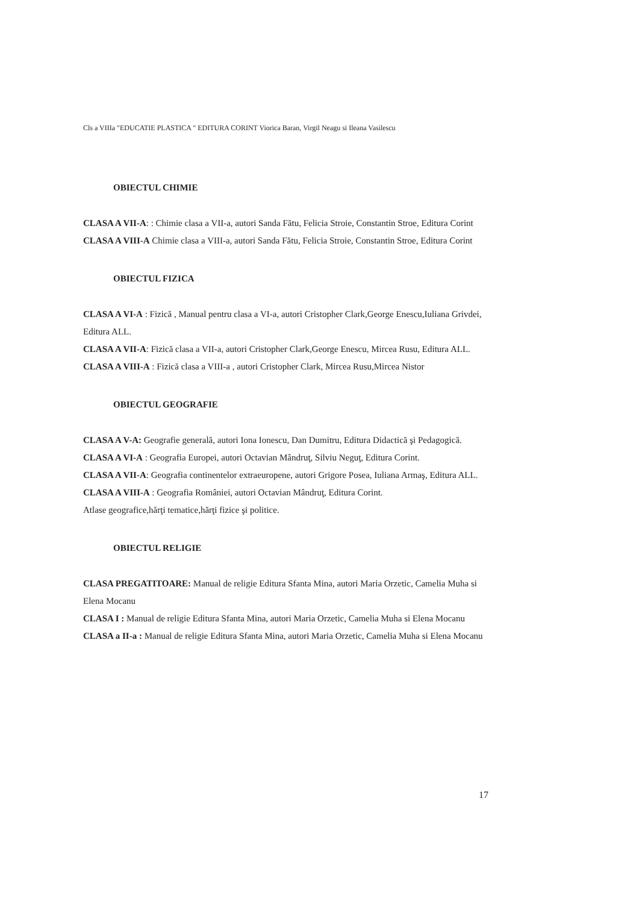Cls a VIIIa "EDUCATIE PLASTICA " EDITURA CORINT Viorica Baran, Virgil Neagu si Ileana Vasilescu
OBIECTUL CHIMIE
CLASA A VII-A: : Chimie clasa a VII-a, autori Sanda Fătu, Felicia Stroie, Constantin Stroe, Editura Corint
CLASA A VIII-A Chimie clasa a VIII-a, autori Sanda Fătu, Felicia Stroie, Constantin Stroe, Editura Corint
OBIECTUL FIZICA
CLASA A VI-A : Fizică , Manual pentru clasa a VI-a, autori Cristopher Clark,George Enescu,Iuliana Grivdei, Editura ALL.
CLASA A VII-A: Fizică clasa a VII-a, autori Cristopher Clark,George Enescu, Mircea Rusu, Editura ALL.
CLASA A VIII-A : Fizică clasa a VIII-a , autori Cristopher Clark, Mircea Rusu,Mircea Nistor
OBIECTUL GEOGRAFIE
CLASA A V-A: Geografie generală, autori Iona Ionescu, Dan Dumitru, Editura Didactică şi Pedagogică.
CLASA A VI-A : Geografia Europei, autori Octavian Mândruţ, Silviu Neguţ, Editura Corint.
CLASA A VII-A: Geografia continentelor extraeuropene, autori Grigore Posea, Iuliana Armaş, Editura ALL.
CLASA A VIII-A : Geografia României, autori Octavian Mândruţ, Editura Corint.
Atlase geografice,hărţi tematice,hărţi fizice şi politice.
OBIECTUL RELIGIE
CLASA PREGATITOARE: Manual de religie Editura Sfanta Mina, autori Maria Orzetic, Camelia Muha si Elena Mocanu
CLASA I : Manual de religie Editura Sfanta Mina, autori Maria Orzetic, Camelia Muha si Elena Mocanu
CLASA a II-a : Manual de religie Editura Sfanta Mina, autori Maria Orzetic, Camelia Muha si Elena Mocanu
17